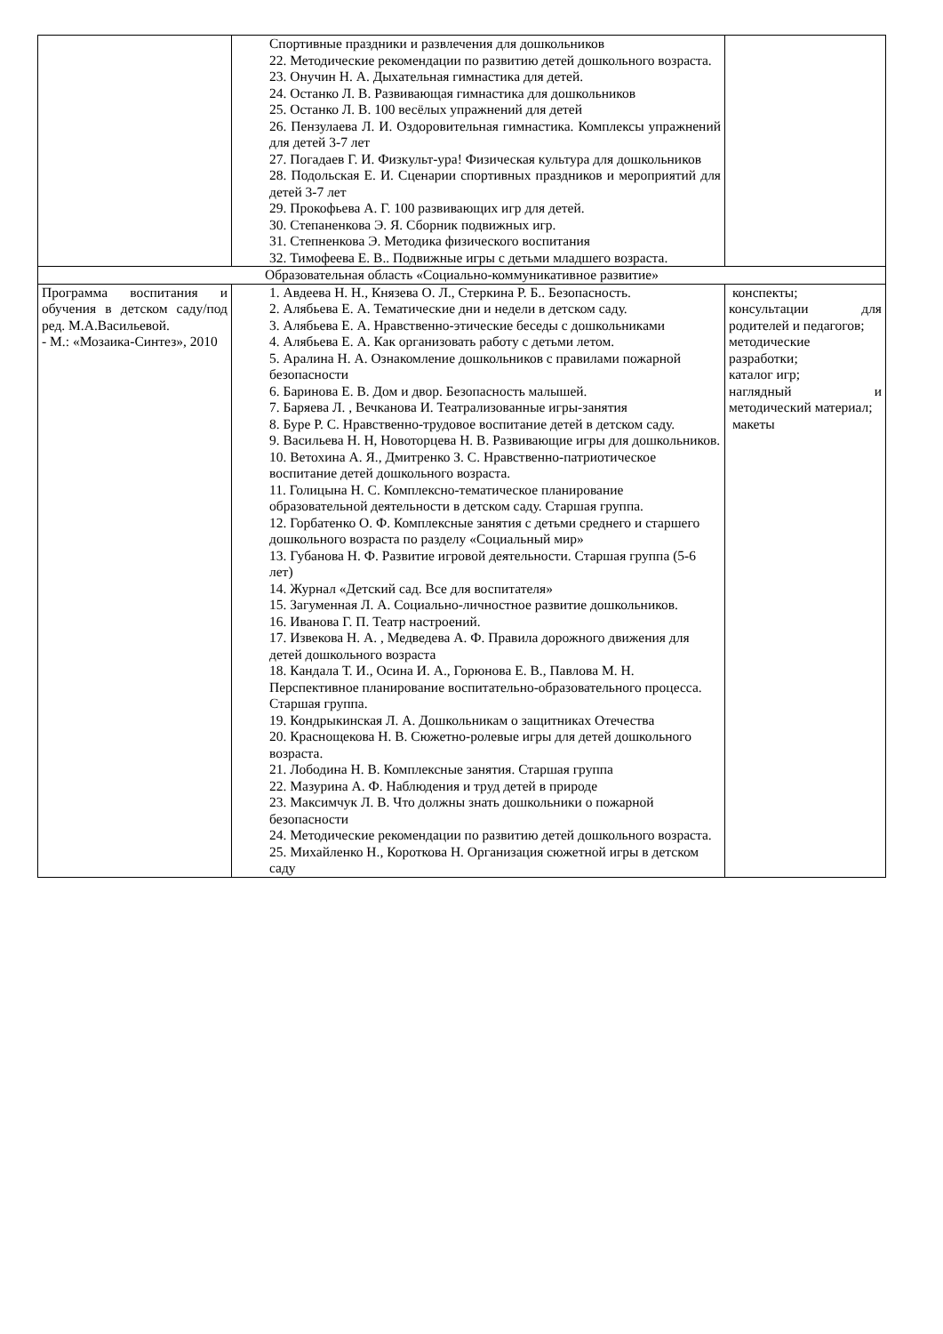| | Спортивные праздники и развлечения для дошкольников 22. Методические рекомендации по развитию детей дошкольного возраста. 23. Онучин Н. А. Дыхательная гимнастика для детей. 24. Останко Л. В. Развивающая гимнастика для дошкольников 25. Останко Л. В. 100 весёлых упражнений для детей 26. Пензулаева Л. И. Оздоровительная гимнастика. Комплексы упражнений для детей 3-7 лет 27. Погадаев Г. И. Физкульт-ура! Физическая культура для дошкольников 28. Подольская Е. И. Сценарии спортивных праздников и мероприятий для детей 3-7 лет 29. Прокофьева А. Г. 100 развивающих игр для детей. 30. Степаненкова Э. Я. Сборник подвижных игр. 31. Степненкова Э. Методика физического воспитания 32. Тимофеева Е. В.. Подвижные игры с детьми младшего возраста. | |
| Образовательная область «Социально-коммуникативное развитие» | | |
| Программа воспитания и обучения в детском саду/под ред. М.А.Васильевой. - М.: «Мозаика-Синтез», 2010 | 1. Авдеева Н. Н., Князева О. Л., Стеркина Р. Б.. Безопасность. 2. Алябьева Е. А. Тематические дни и недели в детском саду. 3. Алябьева Е. А. Нравственно-этические беседы с дошкольниками 4. Алябьева Е. А. Как организовать работу с детьми летом. 5. Аралина Н. А. Ознакомление дошкольников с правилами пожарной безопасности 6. Баринова Е. В. Дом и двор. Безопасность малышей. 7. Баряева Л. , Вечканова И. Театрализованные игры-занятия 8. Буре Р. С. Нравственно-трудовое воспитание детей в детском саду. 9. Васильева Н. Н, Новоторцева Н. В. Развивающие игры для дошкольников. 10. Ветохина А. Я., Дмитренко З. С. Нравственно-патриотическое воспитание детей дошкольного возраста. 11. Голицына Н. С. Комплексно-тематическое планирование образовательной деятельности в детском саду. Старшая группа. 12. Горбатенко О. Ф. Комплексные занятия с детьми среднего и старшего дошкольного возраста по разделу «Социальный мир» 13. Губанова Н. Ф. Развитие игровой деятельности. Старшая группа (5-6 лет) 14. Журнал «Детский сад. Все для воспитателя» 15. Загуменная Л. А. Социально-личностное развитие дошкольников. 16. Иванова Г. П. Театр настроений. 17. Извекова Н. А. , Медведева А. Ф. Правила дорожного движения для детей дошкольного возраста 18. Кандала Т. И., Осина И. А., Горюнова Е. В., Павлова М. Н. Перспективное планирование воспитательно-образовательного процесса. Старшая группа. 19. Кондрыкинская Л. А. Дошкольникам о защитниках Отечества 20. Краснощекова Н. В. Сюжетно-ролевые игры для детей дошкольного возраста. 21. Лободина Н. В. Комплексные занятия. Старшая группа 22. Мазурина А. Ф. Наблюдения и труд детей в природе 23. Максимчук Л. В. Что должны знать дошкольники о пожарной безопасности 24. Методические рекомендации по развитию детей дошкольного возраста. 25. Михайленко Н., Короткова Н. Организация сюжетной игры в детском саду | конспекты; консультации для родителей и педагогов; методические разработки; каталог игр; наглядный и методический материал; макеты |